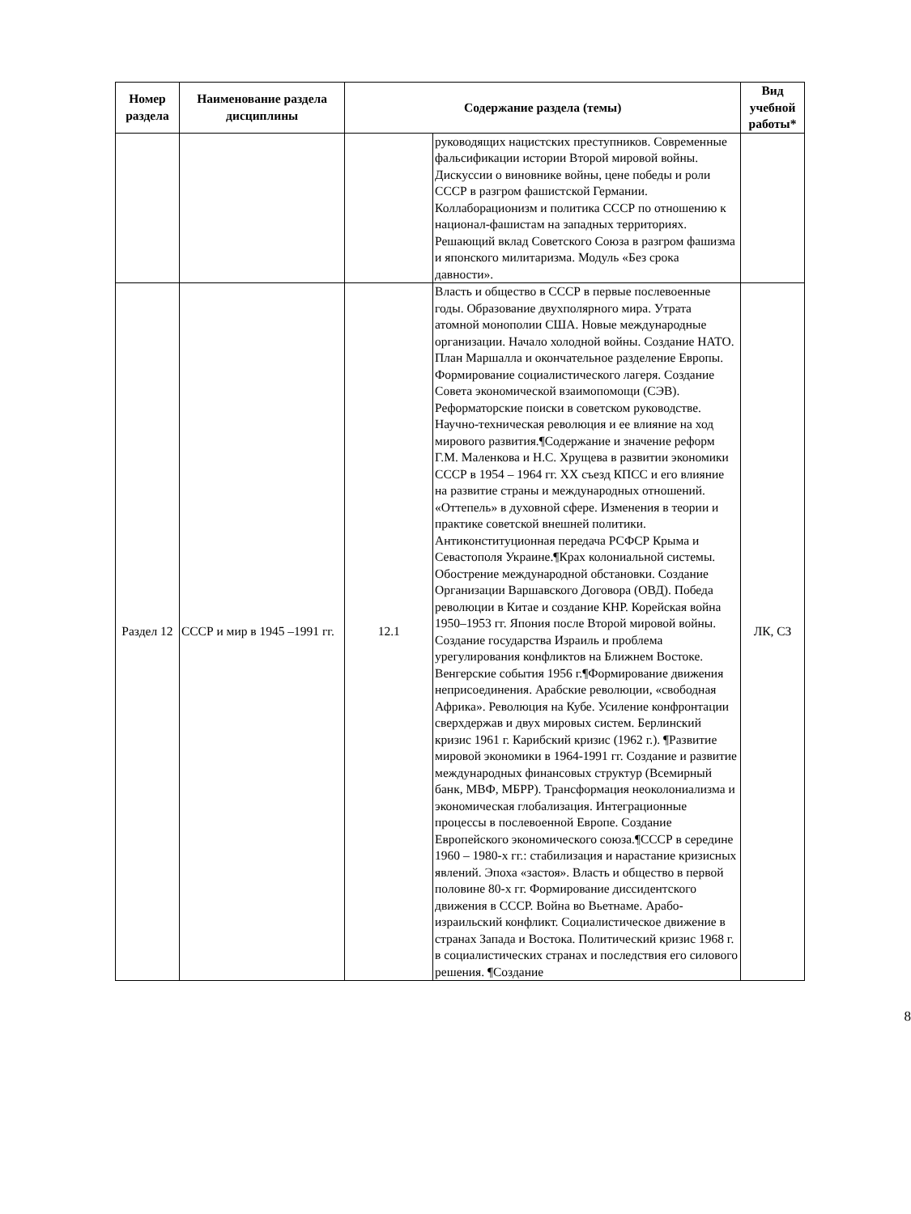| Номер раздела | Наименование раздела дисциплины | Содержание раздела (темы) | | Вид учебной работы* |
| --- | --- | --- | --- | --- |
| | | | руководящих нацистских преступников. Современные фальсификации истории Второй мировой войны. Дискуссии о виновнике войны, цене победы и роли СССР в разгром фашистской Германии. Коллаборационизм и политика СССР по отношению к национал-фашистам на западных территориях. Решающий вклад Советского Союза в разгром фашизма и японского милитаризма. Модуль «Без срока давности». | |
| Раздел 12 | СССР и мир в 1945 –1991 гг. | 12.1 | Власть и общество в СССР в первые послевоенные годы. Образование двухполярного мира. Утрата атомной монополии США. Новые международные организации. Начало холодной войны. Создание НАТО. План Маршалла и окончательное разделение Европы. Формирование социалистического лагеря. Создание Совета экономической взаимопомощи (СЭВ). Реформаторские поиски в советском руководстве. Научно-техническая революция и ее влияние на ход мирового развития.¶Содержание и значение реформ Г.М. Маленкова и Н.С. Хрущева в развитии экономики СССР в 1954 – 1964 гг. XX съезд КПСС и его влияние на развитие страны и международных отношений. «Оттепель» в духовной сфере. Изменения в теории и практике советской внешней политики. Антиконституционная передача РСФСР Крыма и Севастополя Украине.¶Крах колониальной системы. Обострение международной обстановки. Создание Организации Варшавского Договора (ОВД). Победа революции в Китае и создание КНР. Корейская война 1950–1953 гг. Япония после Второй мировой войны. Создание государства Израиль и проблема урегулирования конфликтов на Ближнем Востоке. Венгерские события 1956 г.¶Формирование движения неприсоединения. Арабские революции, «свободная Африка». Революция на Кубе. Усиление конфронтации сверхдержав и двух мировых систем. Берлинский кризис 1961 г. Карибский кризис (1962 г.). ¶Развитие мировой экономики в 1964-1991 гг. Создание и развитие международных финансовых структур (Всемирный банк, МВФ, МБРР). Трансформация неоколониализма и экономическая глобализация. Интеграционные процессы в послевоенной Европе. Создание Европейского экономического союза.¶СССР в середине 1960 – 1980-х гг.: стабилизация и нарастание кризисных явлений. Эпоха «застоя». Власть и общество в первой половине 80-х гг. Формирование диссидентского движения в СССР. Война во Вьетнаме. Арабо-израильский конфликт. Социалистическое движение в странах Запада и Востока. Политический кризис 1968 г. в социалистических странах и последствия его силового решения. ¶Создание | ЛК, СЗ |
8